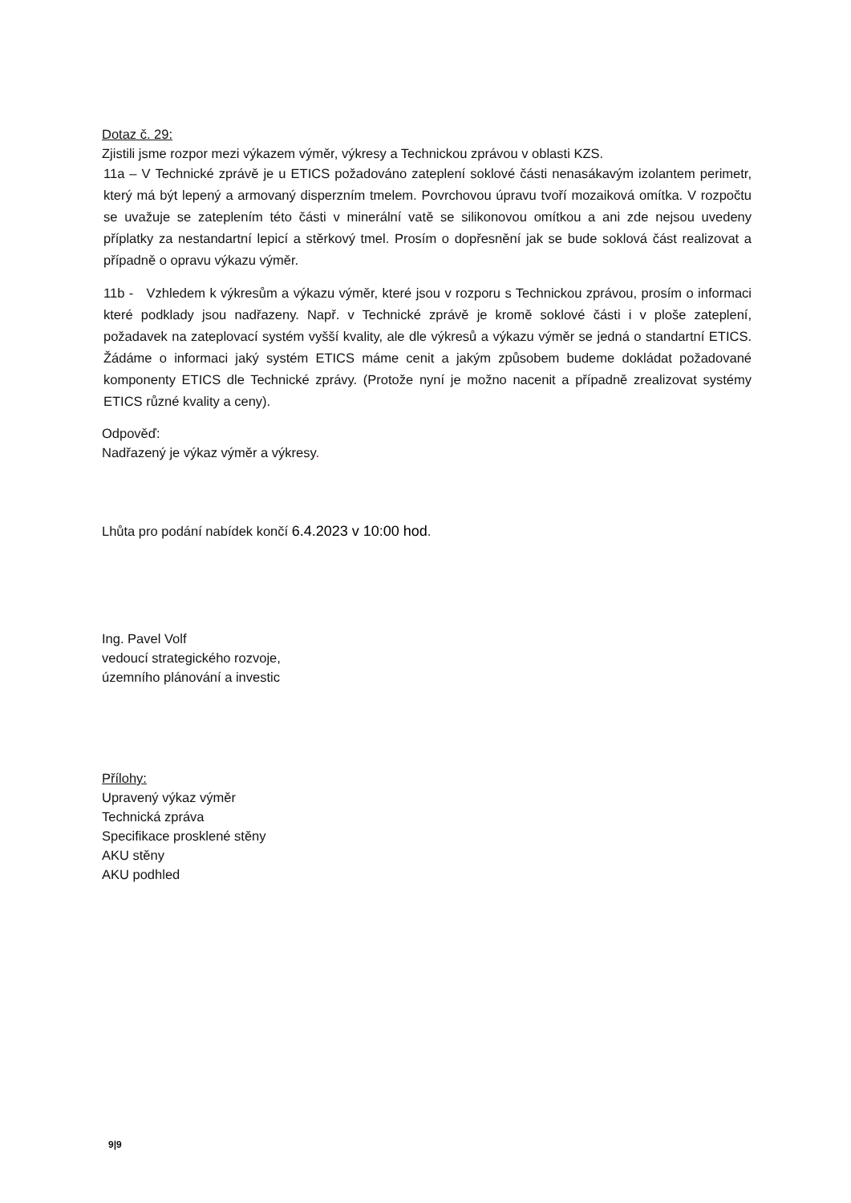Dotaz č. 29:
Zjistili jsme rozpor mezi výkazem výměr, výkresy a Technickou zprávou v oblasti KZS.
11a – V Technické zprávě je u ETICS požadováno zateplení soklové části nenasákavým izolantem perimetr, který má být lepený a armovaný disperzním tmelem. Povrchovou úpravu tvoří mozaiková omítka. V rozpočtu se uvažuje se zateplením této části v minerální vatě se silikonovou omítkou a ani zde nejsou uvedeny příplatky za nestandartní lepicí a stěrkový tmel. Prosím o dopřesnění jak se bude soklová část realizovat a případně o opravu výkazu výměr.
11b - Vzhledem k výkresům a výkazu výměr, které jsou v rozporu s Technickou zprávou, prosím o informaci které podklady jsou nadřazeny. Např. v Technické zprávě je kromě soklové části i v ploše zateplení, požadavek na zateplovací systém vyšší kvality, ale dle výkresů a výkazu výměr se jedná o standartní ETICS. Žádáme o informaci jaký systém ETICS máme cenit a jakým způsobem budeme dokládat požadované komponenty ETICS dle Technické zprávy. (Protože nyní je možno nacenit a případně zrealizovat systémy ETICS různé kvality a ceny).
Odpověď:
Nadřazený je výkaz výměr a výkresy.
Lhůta pro podání nabídek končí 6.4.2023 v 10:00 hod.
Ing. Pavel Volf
vedoucí strategického rozvoje,
územního plánování a investic
Přílohy:
Upravený výkaz výměr
Technická zpráva
Specifikace prosklené stěny
AKU stěny
AKU podhled
9|9